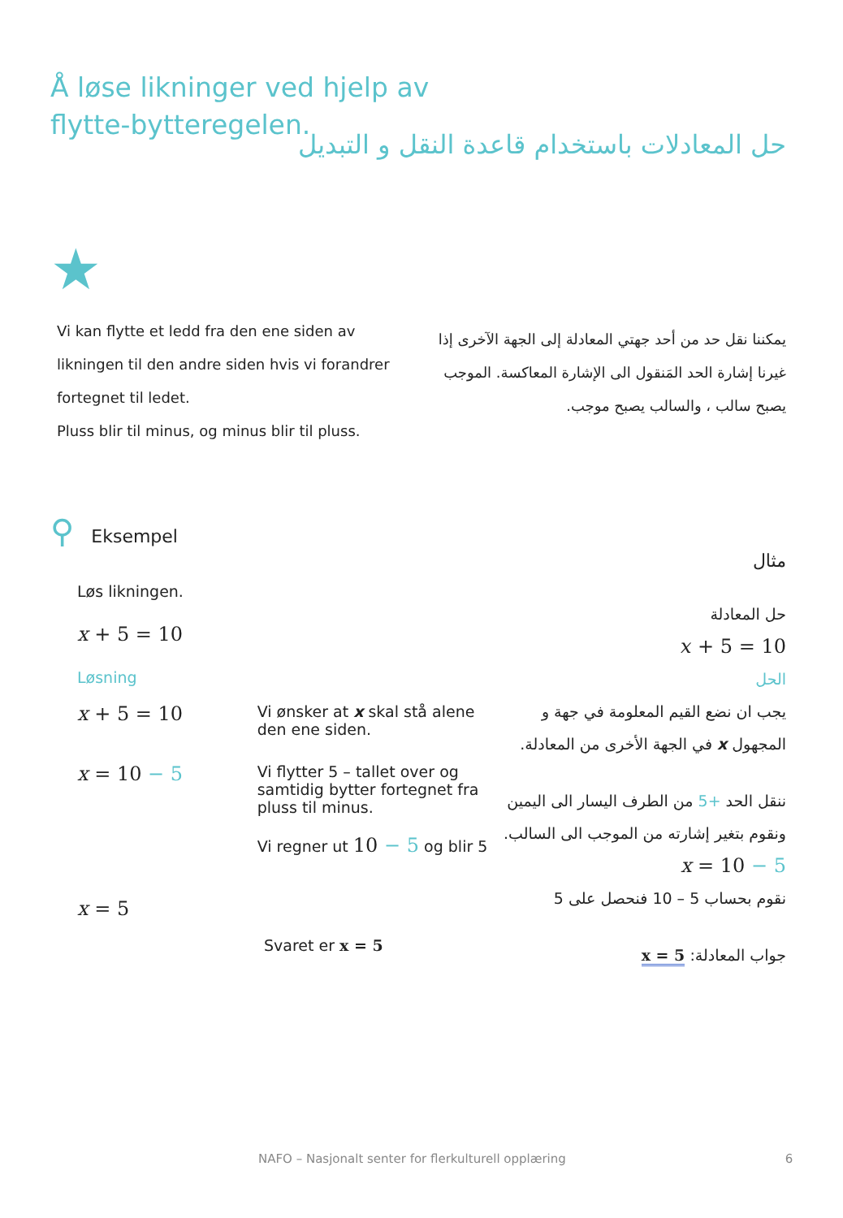Å løse likninger ved hjelp av flytte-bytteregelen.
حل المعادلات باستخدام قاعدة النقل و التبديل
★
Vi kan flytte et ledd fra den ene siden av likningen til den andre siden hvis vi forandrer fortegnet til ledet.
Pluss blir til minus, og minus blir til pluss.
يمكننا نقل حد من أحد جهتي المعادلة إلى الجهة الآخرى إذا غيرنا إشارة الحد المَنقول الى الإشارة المعاكسة. الموجب يصبح سالب ، والسالب يصبح موجب.
⚲ Eksempel
Løs likningen.
x + 5 = 10
Løsning
x + 5 = 10 Vi ønsker at x skal stå alene den ene siden.
x = 10 − 5 Vi flytter 5 – tallet over og samtidig bytter fortegnet fra pluss til minus.
Vi regner ut 10 − 5 og blir 5
x = 5
Svaret er x = 5
مثال
حل المعادلة
𝑥 + 5 = 10
الحل
يجب ان نضع القيم المعلومة في جهة و المجهول x في الجهة الأخرى من المعادلة.
ننقل الحد +5 من الطرف اليسار الى اليمين ونقوم بتغير إشارته من الموجب الى السالب.
x = 10 − 5
نقوم بحساب 5 – 10 فنحصل على 5
جواب المعادلة: x = 5
NAFO – Nasjonalt senter for flerkulturell opplæring 6